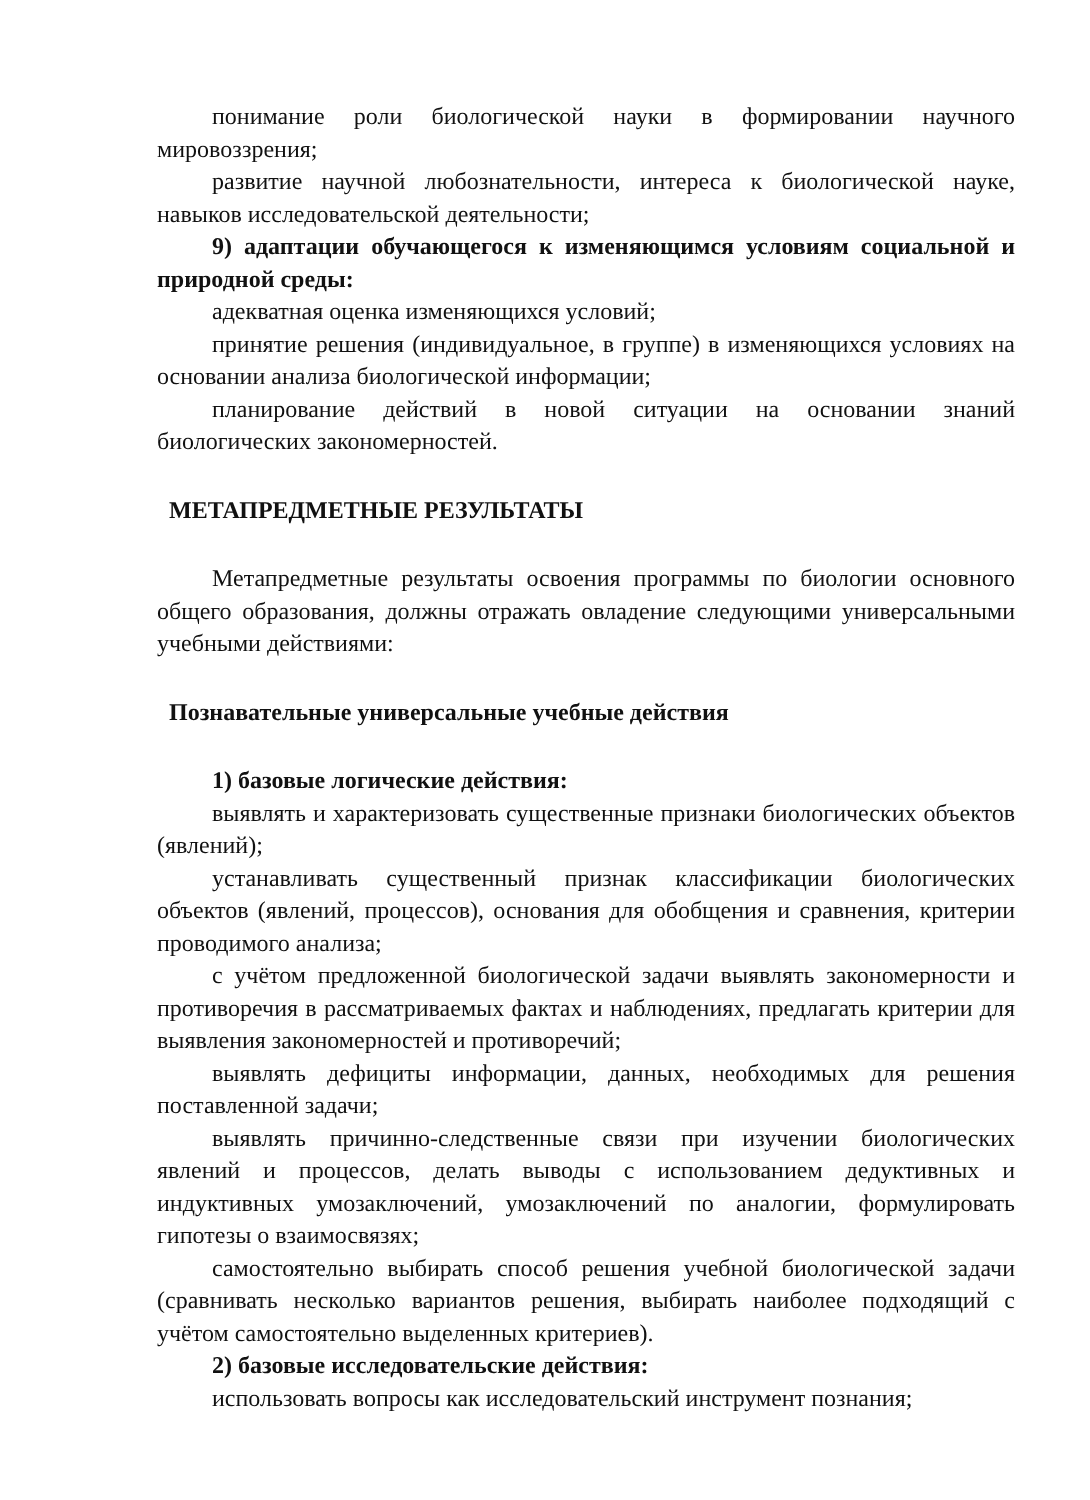понимание роли биологической науки в формировании научного мировоззрения;
развитие научной любознательности, интереса к биологической науке, навыков исследовательской деятельности;
9) адаптации обучающегося к изменяющимся условиям социальной и природной среды:
адекватная оценка изменяющихся условий;
принятие решения (индивидуальное, в группе) в изменяющихся условиях на основании анализа биологической информации;
планирование действий в новой ситуации на основании знаний биологических закономерностей.
МЕТАПРЕДМЕТНЫЕ РЕЗУЛЬТАТЫ
Метапредметные результаты освоения программы по биологии основного общего образования, должны отражать овладение следующими универсальными учебными действиями:
Познавательные универсальные учебные действия
1) базовые логические действия:
выявлять и характеризовать существенные признаки биологических объектов (явлений);
устанавливать существенный признак классификации биологических объектов (явлений, процессов), основания для обобщения и сравнения, критерии проводимого анализа;
с учётом предложенной биологической задачи выявлять закономерности и противоречия в рассматриваемых фактах и наблюдениях, предлагать критерии для выявления закономерностей и противоречий;
выявлять дефициты информации, данных, необходимых для решения поставленной задачи;
выявлять причинно-следственные связи при изучении биологических явлений и процессов, делать выводы с использованием дедуктивных и индуктивных умозаключений, умозаключений по аналогии, формулировать гипотезы о взаимосвязях;
самостоятельно выбирать способ решения учебной биологической задачи (сравнивать несколько вариантов решения, выбирать наиболее подходящий с учётом самостоятельно выделенных критериев).
2) базовые исследовательские действия:
использовать вопросы как исследовательский инструмент познания;